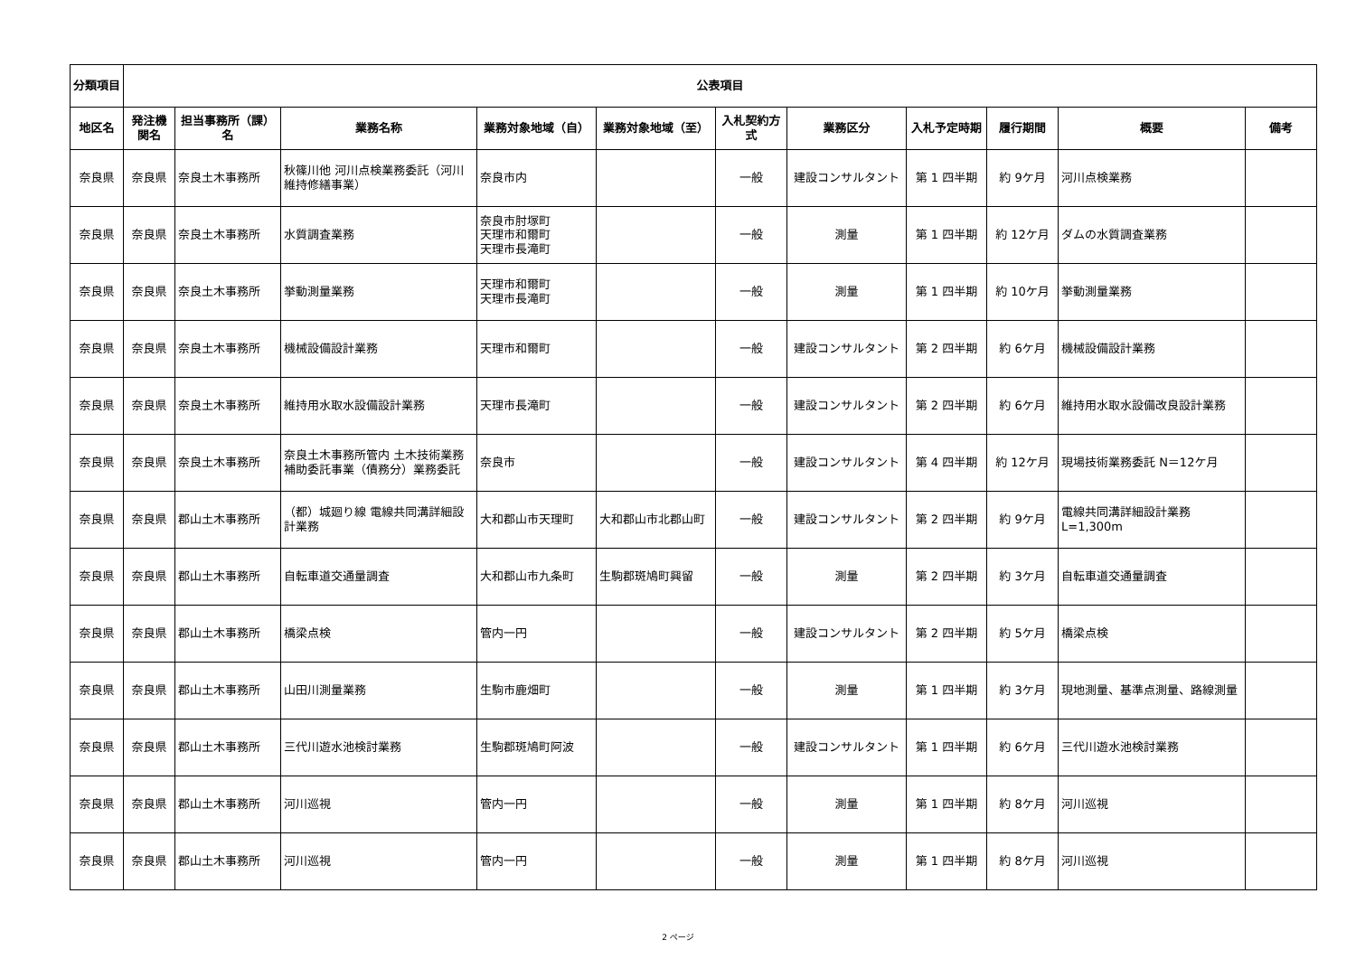| 分類項目 | 公表項目 | | | | | | | | | | |
| --- | --- | --- | --- | --- | --- | --- | --- | --- | --- | --- | --- |
| 地区名 | 発注機関名 | 担当事務所（課）名 | 業務名称 | 業務対象地域（自） | 業務対象地域（至） | 入札契約方式 | 業務区分 | 入札予定時期 | 履行期間 | 概要 | 備考 |
| 奈良県 | 奈良県 | 奈良土木事務所 | 秋篠川他 河川点検業務委託（河川維持修繕事業） | 奈良市内 | | 一般 | 建設コンサルタント | 第 1 四半期 | 約 9ケ月 | 河川点検業務 | |
| 奈良県 | 奈良県 | 奈良土木事務所 | 水質調査業務 | 奈良市肘塚町 天理市和爾町 天理市長滝町 | | 一般 | 測量 | 第 1 四半期 | 約 12ケ月 | ダムの水質調査業務 | |
| 奈良県 | 奈良県 | 奈良土木事務所 | 挙動測量業務 | 天理市和爾町 天理市長滝町 | | 一般 | 測量 | 第 1 四半期 | 約 10ケ月 | 挙動測量業務 | |
| 奈良県 | 奈良県 | 奈良土木事務所 | 機械設備設計業務 | 天理市和爾町 | | 一般 | 建設コンサルタント | 第 2 四半期 | 約 6ケ月 | 機械設備設計業務 | |
| 奈良県 | 奈良県 | 奈良土木事務所 | 維持用水取水設備設計業務 | 天理市長滝町 | | 一般 | 建設コンサルタント | 第 2 四半期 | 約 6ケ月 | 維持用水取水設備改良設計業務 | |
| 奈良県 | 奈良県 | 奈良土木事務所 | 奈良土木事務所管内 土木技術業務補助委託事業（債務分）業務委託 | 奈良市 | | 一般 | 建設コンサルタント | 第 4 四半期 | 約 12ケ月 | 現場技術業務委託 N＝12ケ月 | |
| 奈良県 | 奈良県 | 郡山土木事務所 | （都）城廻り線 電線共同溝詳細設計業務 | 大和郡山市天理町 | 大和郡山市北郡山町 | 一般 | 建設コンサルタント | 第 2 四半期 | 約 9ケ月 | 電線共同溝詳細設計業務 L=1,300m | |
| 奈良県 | 奈良県 | 郡山土木事務所 | 自転車道交通量調査 | 大和郡山市九条町 | 生駒郡斑鳩町興留 | 一般 | 測量 | 第 2 四半期 | 約 3ケ月 | 自転車道交通量調査 | |
| 奈良県 | 奈良県 | 郡山土木事務所 | 橋梁点検 | 管内一円 | | 一般 | 建設コンサルタント | 第 2 四半期 | 約 5ケ月 | 橋梁点検 | |
| 奈良県 | 奈良県 | 郡山土木事務所 | 山田川測量業務 | 生駒市鹿畑町 | | 一般 | 測量 | 第 1 四半期 | 約 3ケ月 | 現地測量、基準点測量、路線測量 | |
| 奈良県 | 奈良県 | 郡山土木事務所 | 三代川遊水池検討業務 | 生駒郡斑鳩町阿波 | | 一般 | 建設コンサルタント | 第 1 四半期 | 約 6ケ月 | 三代川遊水池検討業務 | |
| 奈良県 | 奈良県 | 郡山土木事務所 | 河川巡視 | 管内一円 | | 一般 | 測量 | 第 1 四半期 | 約 8ケ月 | 河川巡視 | |
| 奈良県 | 奈良県 | 郡山土木事務所 | 河川巡視 | 管内一円 | | 一般 | 測量 | 第 1 四半期 | 約 8ケ月 | 河川巡視 | |
2 ページ